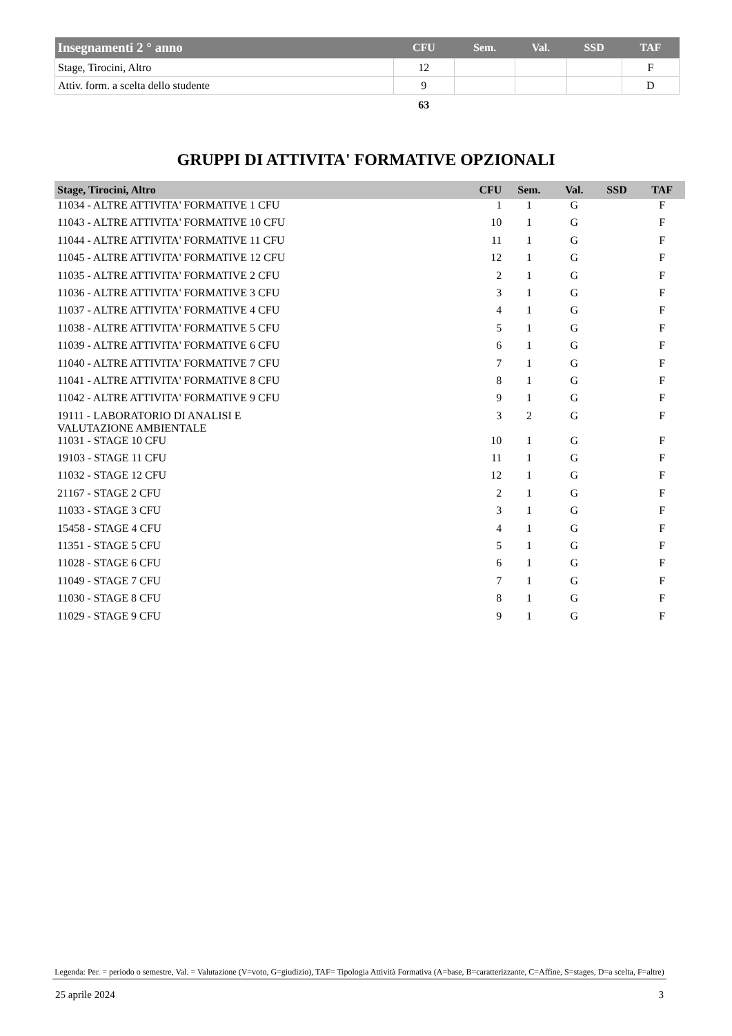| Insegnamenti 2 ° anno | CFU | Sem. | Val. | SSD | TAF |
| --- | --- | --- | --- | --- | --- |
| Stage, Tirocini, Altro | 12 | | | | F |
| Attiv. form. a scelta dello studente | 9 | | | | D |
| | 63 | | | | |
GRUPPI DI ATTIVITA' FORMATIVE OPZIONALI
| Stage, Tirocini, Altro | CFU | Sem. | Val. | SSD | TAF |
| --- | --- | --- | --- | --- | --- |
| 11034 - ALTRE ATTIVITA' FORMATIVE 1 CFU | 1 | 1 | G | | F |
| 11043 - ALTRE ATTIVITA' FORMATIVE 10 CFU | 10 | 1 | G | | F |
| 11044 - ALTRE ATTIVITA' FORMATIVE 11 CFU | 11 | 1 | G | | F |
| 11045 - ALTRE ATTIVITA' FORMATIVE 12 CFU | 12 | 1 | G | | F |
| 11035 - ALTRE ATTIVITA' FORMATIVE 2 CFU | 2 | 1 | G | | F |
| 11036 - ALTRE ATTIVITA' FORMATIVE 3 CFU | 3 | 1 | G | | F |
| 11037 - ALTRE ATTIVITA' FORMATIVE 4 CFU | 4 | 1 | G | | F |
| 11038 - ALTRE ATTIVITA' FORMATIVE 5 CFU | 5 | 1 | G | | F |
| 11039 - ALTRE ATTIVITA' FORMATIVE 6 CFU | 6 | 1 | G | | F |
| 11040 - ALTRE ATTIVITA' FORMATIVE 7 CFU | 7 | 1 | G | | F |
| 11041 - ALTRE ATTIVITA' FORMATIVE 8 CFU | 8 | 1 | G | | F |
| 11042 - ALTRE ATTIVITA' FORMATIVE 9 CFU | 9 | 1 | G | | F |
| 19111 - LABORATORIO DI ANALISI E VALUTAZIONE AMBIENTALE | 3 | 2 | G | | F |
| 11031 - STAGE 10 CFU | 10 | 1 | G | | F |
| 19103 - STAGE 11 CFU | 11 | 1 | G | | F |
| 11032 - STAGE 12 CFU | 12 | 1 | G | | F |
| 21167 - STAGE 2 CFU | 2 | 1 | G | | F |
| 11033 - STAGE 3 CFU | 3 | 1 | G | | F |
| 15458 - STAGE 4 CFU | 4 | 1 | G | | F |
| 11351 - STAGE 5 CFU | 5 | 1 | G | | F |
| 11028 - STAGE 6 CFU | 6 | 1 | G | | F |
| 11049 - STAGE 7 CFU | 7 | 1 | G | | F |
| 11030 - STAGE 8 CFU | 8 | 1 | G | | F |
| 11029 - STAGE 9 CFU | 9 | 1 | G | | F |
Legenda: Per. = periodo o semestre, Val. = Valutazione (V=voto, G=giudizio), TAF= Tipologia Attività Formativa (A=base, B=caratterizzante, C=Affine, S=stages, D=a scelta, F=altre)
25 aprile 2024 3